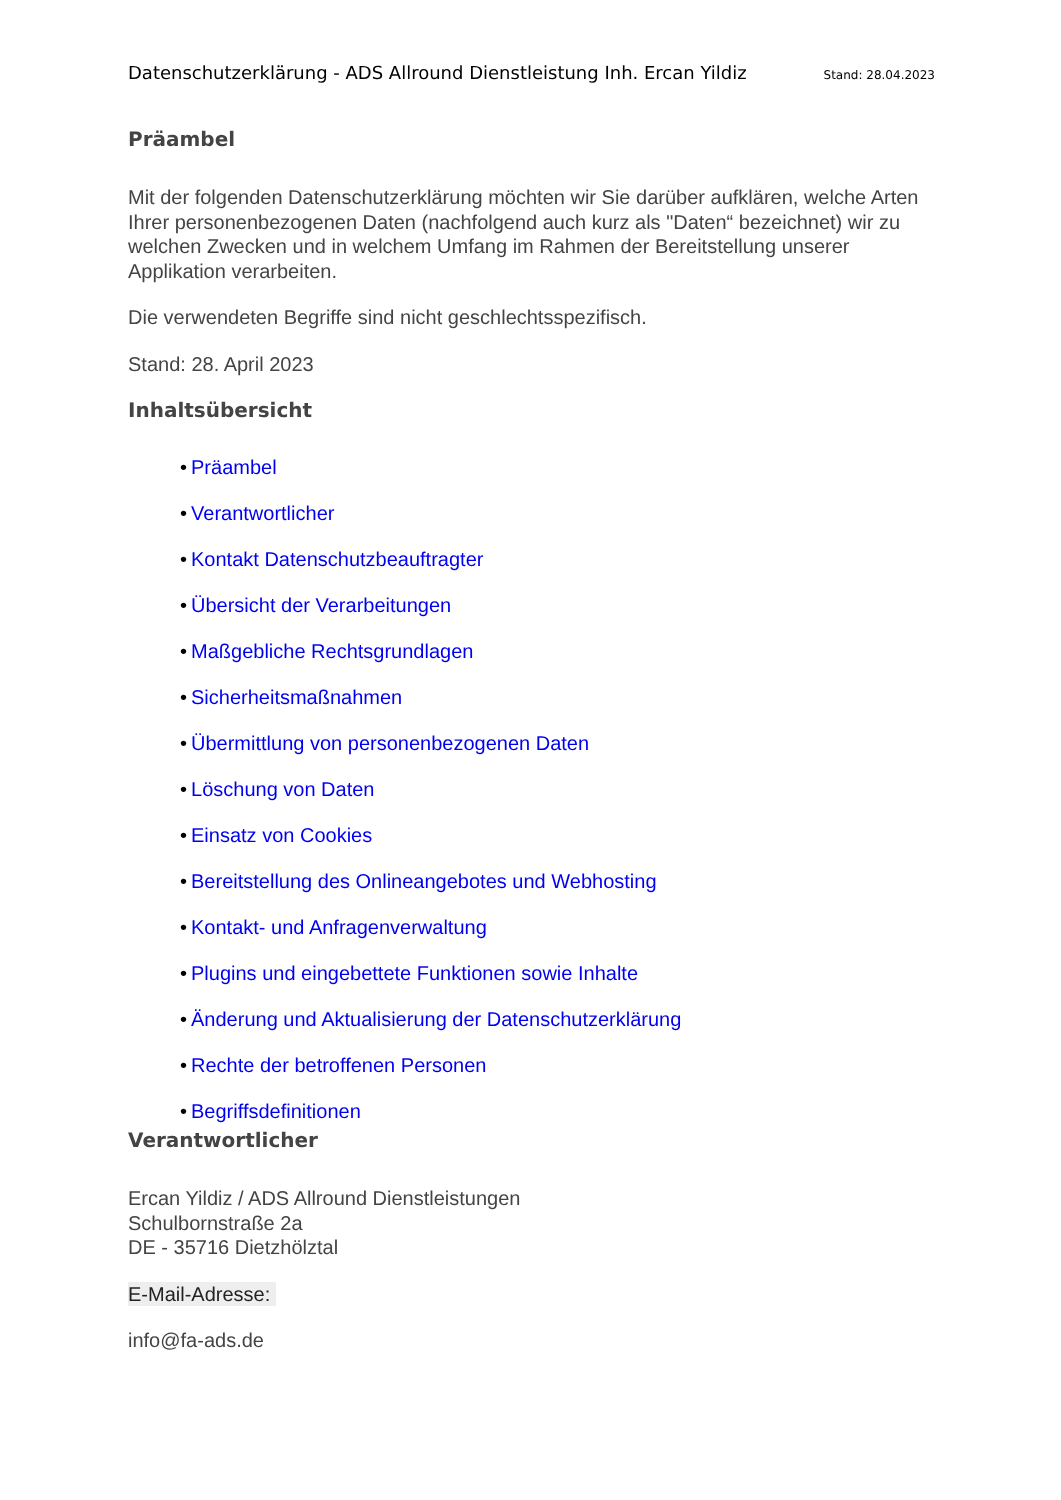Datenschutzerklärung - ADS Allround Dienstleistung Inh. Ercan Yildiz Stand: 28.04.2023
Präambel
Mit der folgenden Datenschutzerklärung möchten wir Sie darüber aufklären, welche Arten Ihrer personenbezogenen Daten (nachfolgend auch kurz als "Daten“ bezeichnet) wir zu welchen Zwecken und in welchem Umfang im Rahmen der Bereitstellung unserer Applikation verarbeiten.
Die verwendeten Begriffe sind nicht geschlechtsspezifisch.
Stand: 28. April 2023
Inhaltsübersicht
• Präambel
• Verantwortlicher
• Kontakt Datenschutzbeauftragter
• Übersicht der Verarbeitungen
• Maßgebliche Rechtsgrundlagen
• Sicherheitsmaßnahmen
• Übermittlung von personenbezogenen Daten
• Löschung von Daten
• Einsatz von Cookies
• Bereitstellung des Onlineangebotes und Webhosting
• Kontakt- und Anfragenverwaltung
• Plugins und eingebettete Funktionen sowie Inhalte
• Änderung und Aktualisierung der Datenschutzerklärung
• Rechte der betroffenen Personen
• Begriffsdefinitionen
Verantwortlicher
Ercan Yildiz / ADS Allround Dienstleistungen
Schulbornstraße 2a
DE - 35716 Dietzhölztal
E-Mail-Adresse:
info@fa-ads.de